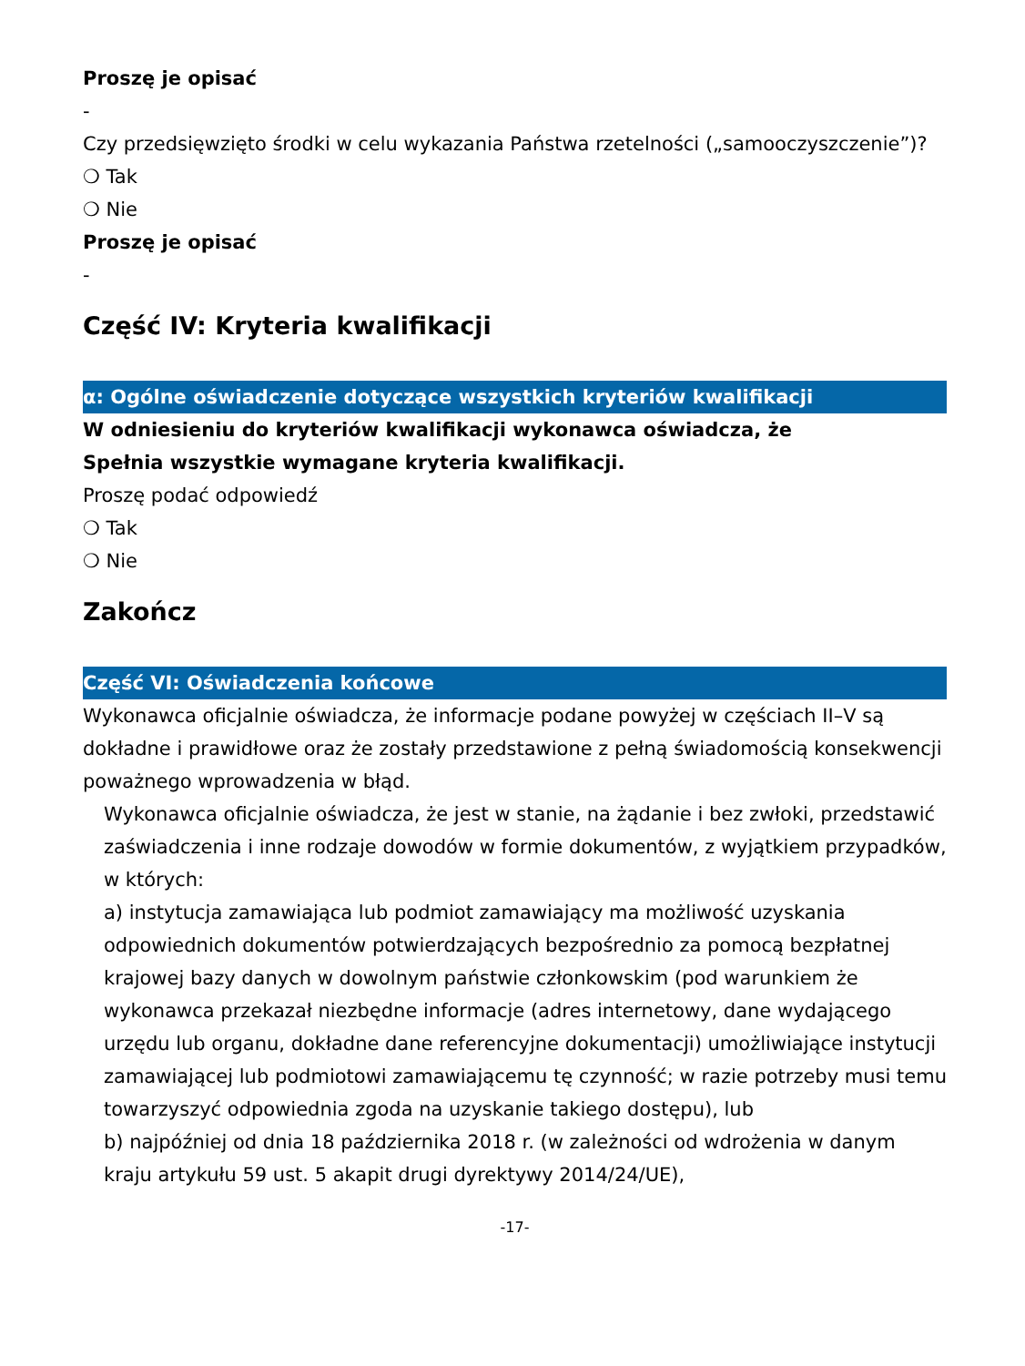Proszę je opisać
-
Czy przedsięwzięto środki w celu wykazania Państwa rzetelności („samooczyszczenie”)?
❍ Tak
❍ Nie
Proszę je opisać
-
Część IV: Kryteria kwalifikacji
α: Ogólne oświadczenie dotyczące wszystkich kryteriów kwalifikacji
W odniesieniu do kryteriów kwalifikacji wykonawca oświadcza, że
Spełnia wszystkie wymagane kryteria kwalifikacji.
Proszę podać odpowiedź
❍ Tak
❍ Nie
Zakończ
Część VI: Oświadczenia końcowe
Wykonawca oficjalnie oświadcza, że informacje podane powyżej w częściach II–V są dokładne i prawidłowe oraz że zostały przedstawione z pełną świadomością konsekwencji poważnego wprowadzenia w błąd.
Wykonawca oficjalnie oświadcza, że jest w stanie, na żądanie i bez zwłoki, przedstawić zaświadczenia i inne rodzaje dowodów w formie dokumentów, z wyjątkiem przypadków, w których:
a) instytucja zamawiająca lub podmiot zamawiający ma możliwość uzyskania odpowiednich dokumentów potwierdzających bezpośrednio za pomocą bezpłatnej krajowej bazy danych w dowolnym państwie członkowskim (pod warunkiem że wykonawca przekazał niezbędne informacje (adres internetowy, dane wydającego urzędu lub organu, dokładne dane referencyjne dokumentacji) umożliwiające instytucji zamawiającej lub podmiotowi zamawiającemu tę czynność; w razie potrzeby musi temu towarzyszyć odpowiednia zgoda na uzyskanie takiego dostępu), lub
b) najpóźniej od dnia 18 października 2018 r. (w zależności od wdrożenia w danym kraju artykułu 59 ust. 5 akapit drugi dyrektywy 2014/24/UE),
-17-